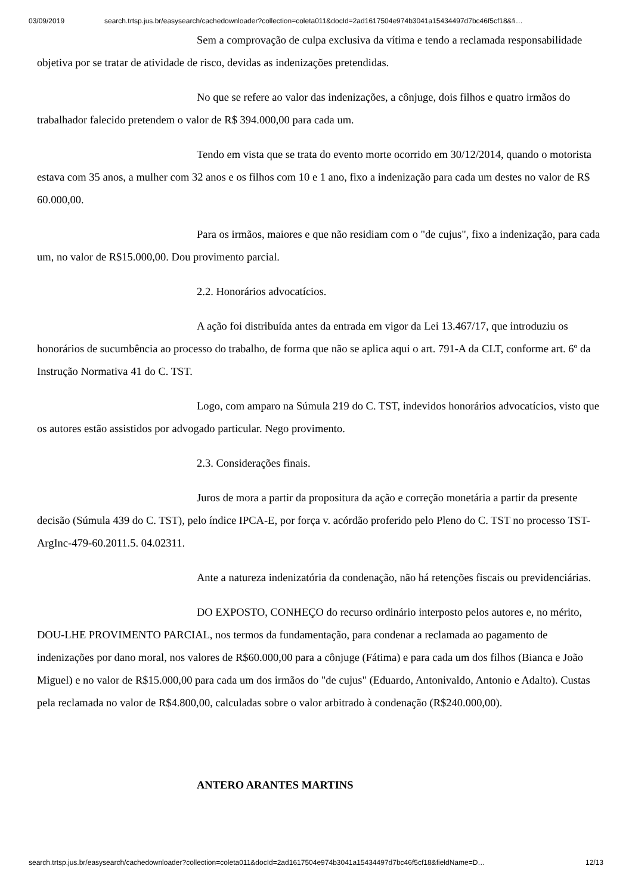03/09/2019 search.trtsp.jus.br/easysearch/cachedownloader?collection=coleta011&docId=2ad1617504e974b3041a15434497d7bc46f5cf18&fi…
Sem a comprovação de culpa exclusiva da vítima e tendo a reclamada responsabilidade objetiva por se tratar de atividade de risco, devidas as indenizações pretendidas.
No que se refere ao valor das indenizações, a cônjuge, dois filhos e quatro irmãos do trabalhador falecido pretendem o valor de R$ 394.000,00 para cada um.
Tendo em vista que se trata do evento morte ocorrido em 30/12/2014, quando o motorista estava com 35 anos, a mulher com 32 anos e os filhos com 10 e 1 ano, fixo a indenização para cada um destes no valor de R$ 60.000,00.
Para os irmãos, maiores e que não residiam com o "de cujus", fixo a indenização, para cada um, no valor de R$15.000,00. Dou provimento parcial.
2.2. Honorários advocatícios.
A ação foi distribuída antes da entrada em vigor da Lei 13.467/17, que introduziu os honorários de sucumbência ao processo do trabalho, de forma que não se aplica aqui o art. 791-A da CLT, conforme art. 6º da Instrução Normativa 41 do C. TST.
Logo, com amparo na Súmula 219 do C. TST, indevidos honorários advocatícios, visto que os autores estão assistidos por advogado particular. Nego provimento.
2.3. Considerações finais.
Juros de mora a partir da propositura da ação e correção monetária a partir da presente decisão (Súmula 439 do C. TST), pelo índice IPCA-E, por força v. acórdão proferido pelo Pleno do C. TST no processo TST-ArgInc-479-60.2011.5. 04.02311.
Ante a natureza indenizatória da condenação, não há retenções fiscais ou previdenciárias.
DO EXPOSTO, CONHEÇO do recurso ordinário interposto pelos autores e, no mérito, DOU-LHE PROVIMENTO PARCIAL, nos termos da fundamentação, para condenar a reclamada ao pagamento de indenizações por dano moral, nos valores de R$60.000,00 para a cônjuge (Fátima) e para cada um dos filhos (Bianca e João Miguel) e no valor de R$15.000,00 para cada um dos irmãos do "de cujus" (Eduardo, Antonivaldo, Antonio e Adalto). Custas pela reclamada no valor de R$4.800,00, calculadas sobre o valor arbitrado à condenação (R$240.000,00).
ANTERO ARANTES MARTINS
search.trtsp.jus.br/easysearch/cachedownloader?collection=coleta011&docId=2ad1617504e974b3041a15434497d7bc46f5cf18&fieldName=D… 12/13